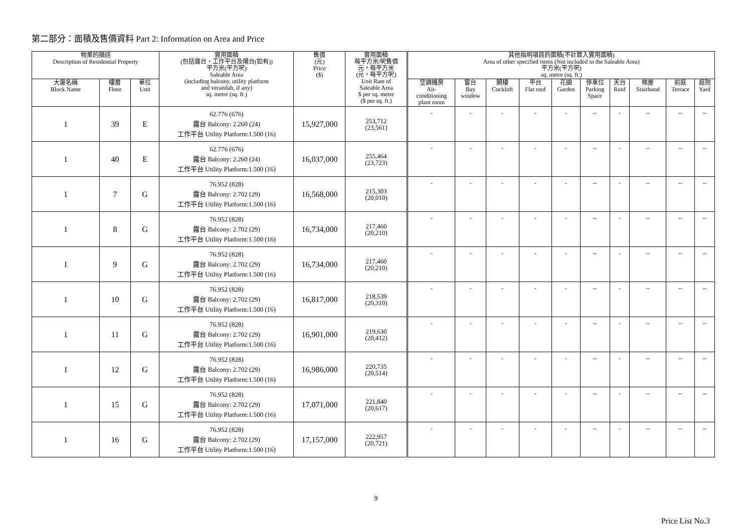第二部分：面積及售價資料 Part 2: Information on Area and Price
| 物業的描述 Description of Residential Property | | | 實用面積 (包括露台，工作平台及陽台(如有)) 平方米(平方呎) Saleable Area (including balcony, utility platform and verandah, if any) sq. metre (sq. ft.) | 售價 (元) Price ($) | 實用面積 每平方米/呎售價 元，每平方米 (元，每平方呎) Unit Rate of Saleable Area $ per sq. metre ($ per sq. ft.) | 其他指明項目的面積(不計算入實用面積) Area of other specified items (Not included in the Saleable Area) 平方米(平方呎) sq. metre (sq. ft.) | | | | | | | | | |
| --- | --- | --- | --- | --- | --- | --- | --- | --- | --- | --- | --- | --- | --- | --- | --- |
| 大廈名稱 Block Name | 樓層 Floor | 單位 Unit | | | | 空調機房 Air- conditioning plant room | 窗台 Bay window | 閣樓 Cockloft | 平台 Flat roof | 花園 Garden | 停車位 Parking Space | 天台 Roof | 梯屋 Stairhood | 前庭 Terrace | 庭院 Yard |
| 1 | 39 | E | 62.776 (676) 露台 Balcony: 2.260 (24) 工作平台 Utility Platform:1.500 (16) | 15,927,000 | 253,712 (23,561) | - | - | - | - | - | -- | - | -- | -- | -- |
| 1 | 40 | E | 62.776 (676) 露台 Balcony: 2.260 (24) 工作平台 Utility Platform:1.500 (16) | 16,037,000 | 255,464 (23,723) | - | - | - | - | - | -- | - | -- | -- | -- |
| 1 | 7 | G | 76.952 (828) 露台 Balcony: 2.702 (29) 工作平台 Utility Platform:1.500 (16) | 16,568,000 | 215,303 (20,010) | - | - | - | - | - | -- | - | -- | -- | -- |
| 1 | 8 | G | 76.952 (828) 露台 Balcony: 2.702 (29) 工作平台 Utility Platform:1.500 (16) | 16,734,000 | 217,460 (20,210) | - | - | - | - | - | -- | - | -- | -- | -- |
| 1 | 9 | G | 76.952 (828) 露台 Balcony: 2.702 (29) 工作平台 Utility Platform:1.500 (16) | 16,734,000 | 217,460 (20,210) | - | - | - | - | - | -- | - | -- | -- | -- |
| 1 | 10 | G | 76.952 (828) 露台 Balcony: 2.702 (29) 工作平台 Utility Platform:1.500 (16) | 16,817,000 | 218,539 (20,310) | - | - | - | - | - | -- | - | -- | -- | -- |
| 1 | 11 | G | 76.952 (828) 露台 Balcony: 2.702 (29) 工作平台 Utility Platform:1.500 (16) | 16,901,000 | 219,630 (20,412) | - | - | - | - | - | -- | - | -- | -- | -- |
| 1 | 12 | G | 76.952 (828) 露台 Balcony: 2.702 (29) 工作平台 Utility Platform:1.500 (16) | 16,986,000 | 220,735 (20,514) | - | - | - | - | - | -- | - | -- | -- | -- |
| 1 | 15 | G | 76.952 (828) 露台 Balcony: 2.702 (29) 工作平台 Utility Platform:1.500 (16) | 17,071,000 | 221,840 (20,617) | - | - | - | - | - | -- | - | -- | -- | -- |
| 1 | 16 | G | 76.952 (828) 露台 Balcony: 2.702 (29) 工作平台 Utility Platform:1.500 (16) | 17,157,000 | 222,957 (20,721) | - | - | - | - | - | -- | - | -- | -- | -- |
Price List No.3
9